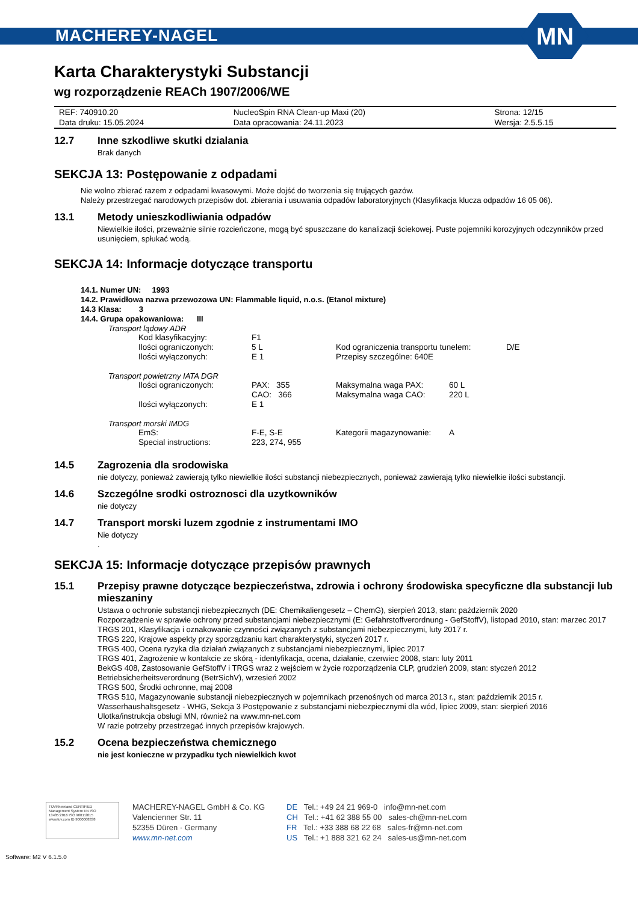MACHEREY-NAGEL
MN
Karta Charakterystyki Substancji
wg rozporządzenie REACh 1907/2006/WE
| REF: 740910.20 | NucleoSpin RNA Clean-up Maxi (20) | Strona: 12/15 |
| Data druku: 15.05.2024 | Data opracowania: 24.11.2023 | Wersja: 2.5.5.15 |
12.7 Inne szkodliwe skutki dzialania
Brak danych
SEKCJA 13: Postępowanie z odpadami
Nie wolno zbierać razem z odpadami kwasowymi. Może dojść do tworzenia się trujących gazów.
Należy przestrzegać narodowych przepisów dot. zbierania i usuwania odpadów laboratoryjnych (Klasyfikacja klucza odpadów 16 05 06).
13.1 Metody unieszkodliwiania odpadów
Niewielkie ilości, przeważnie silnie rozcieńczone, mogą być spuszczane do kanalizacji ściekowej. Puste pojemniki korozyjnych odczynników przed usunięciem, spłukać wodą.
SEKCJA 14: Informacje dotyczące transportu
14.1. Numer UN: 1993
14.2. Prawidłowa nazwa przewozowa UN: Flammable liquid, n.o.s. (Etanol mixture)
14.3 Klasa: 3
14.4. Grupa opakowaniowa: III
Transport lądowy ADR
| Kod klasyfikacyjny: | F1 | | |
| Ilości ograniczonych: | 5 L | Kod ograniczenia transportu tunelem: | D/E |
| Ilości wyłączonych: | E 1 | Przepisy szczególne: 640E | |
Transport powietrzny IATA DGR
| Ilości ograniczonych: | PAX: 355 | Maksymalna waga PAX: | 60 L |
| | CAO: 366 | Maksymalna waga CAO: | 220 L |
| Ilości wyłączonych: | E 1 | | |
Transport morski IMDG
| EmS: | F-E, S-E | Kategorii magazynowanie: | A |
| Special instructions: | 223, 274, 955 | | |
14.5 Zagrozenia dla srodowiska
nie dotyczy, ponieważ zawierają tylko niewielkie ilości substancji niebezpiecznych, ponieważ zawierają tylko niewielkie ilości substancji.
14.6 Szczególne srodki ostroznosci dla uzytkowników
nie dotyczy
14.7 Transport morski luzem zgodnie z instrumentami IMO
Nie dotyczy
.
SEKCJA 15: Informacje dotyczące przepisów prawnych
15.1 Przepisy prawne dotyczące bezpieczeństwa, zdrowia i ochrony środowiska specyficzne dla substancji lub mieszaniny
Ustawa o ochronie substancji niebezpiecznych (DE: Chemikaliengesetz – ChemG), sierpień 2013, stan: październik 2020
Rozporządzenie w sprawie ochrony przed substancjami niebezpiecznymi (E: Gefahrstoffverordnung - GefStoffV), listopad 2010, stan: marzec 2017
TRGS 201, Klasyfikacja i oznakowanie czynności związanych z substancjami niebezpiecznymi, luty 2017 r.
TRGS 220, Krajowe aspekty przy sporządzaniu kart charakterystyki, styczeń 2017 r.
TRGS 400, Ocena ryzyka dla działań związanych z substancjami niebezpiecznymi, lipiec 2017
TRGS 401, Zagrożenie w kontakcie ze skórą - identyfikacja, ocena, działanie, czerwiec 2008, stan: luty 2011
BekGS 408, Zastosowanie GefStoffV i TRGS wraz z wejściem w życie rozporządzenia CLP, grudzień 2009, stan: styczeń 2012
Betriebsicherheitsverordnung (BetrSichV), wrzesień 2002
TRGS 500, Środki ochronne, maj 2008
TRGS 510, Magazynowanie substancji niebezpiecznych w pojemnikach przenośnych od marca 2013 r., stan: październik 2015 r.
Wasserhaushaltsgesetz - WHG, Sekcja 3 Postępowanie z substancjami niebezpiecznymi dla wód, lipiec 2009, stan: sierpień 2016
Ulotka/instrukcja obsługi MN, również na www.mn-net.com
W razie potrzeby przestrzegać innych przepisów krajowych.
15.2 Ocena bezpieczeństwa chemicznego
nie jest konieczne w przypadku tych niewielkich kwot
TÜVRheinland CERTIFIED
Management System EN ISO 13485:2016 ISO 9001:2015
www.tuv.com ID 9000008338
MACHEREY-NAGEL GmbH & Co. KG
Valencienner Str. 11
52355 Düren · Germany
www.mn-net.com
DE Tel.: +49 24 21 969-0 info@mn-net.com
CH Tel.: +41 62 388 55 00 sales-ch@mn-net.com
FR Tel.: +33 388 68 22 68 sales-fr@mn-net.com
US Tel.: +1 888 321 62 24 sales-us@mn-net.com
Software: M2 V 6.1.5.0